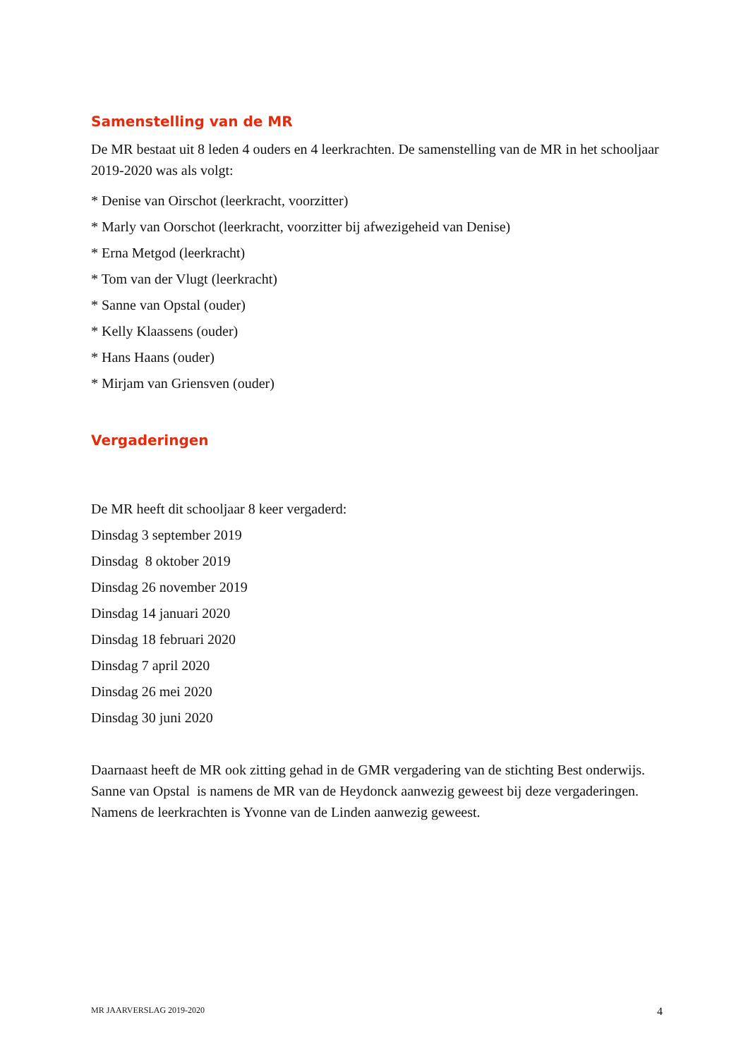Samenstelling van de MR
De MR bestaat uit 8 leden 4 ouders en 4 leerkrachten. De samenstelling van de MR in het schooljaar 2019-2020 was als volgt:
* Denise van Oirschot (leerkracht, voorzitter)
* Marly van Oorschot (leerkracht, voorzitter bij afwezigeheid van Denise)
* Erna Metgod (leerkracht)
* Tom van der Vlugt (leerkracht)
* Sanne van Opstal (ouder)
* Kelly Klaassens (ouder)
* Hans Haans (ouder)
* Mirjam van Griensven (ouder)
Vergaderingen
De MR heeft dit schooljaar 8 keer vergaderd:
Dinsdag 3 september 2019
Dinsdag 8 oktober 2019
Dinsdag 26 november 2019
Dinsdag 14 januari 2020
Dinsdag 18 februari 2020
Dinsdag 7 april 2020
Dinsdag 26 mei 2020
Dinsdag 30 juni 2020
Daarnaast heeft de MR ook zitting gehad in de GMR vergadering van de stichting Best onderwijs. Sanne van Opstal is namens de MR van de Heydonck aanwezig geweest bij deze vergaderingen. Namens de leerkrachten is Yvonne van de Linden aanwezig geweest.
MR JAARVERSLAG 2019-2020 4